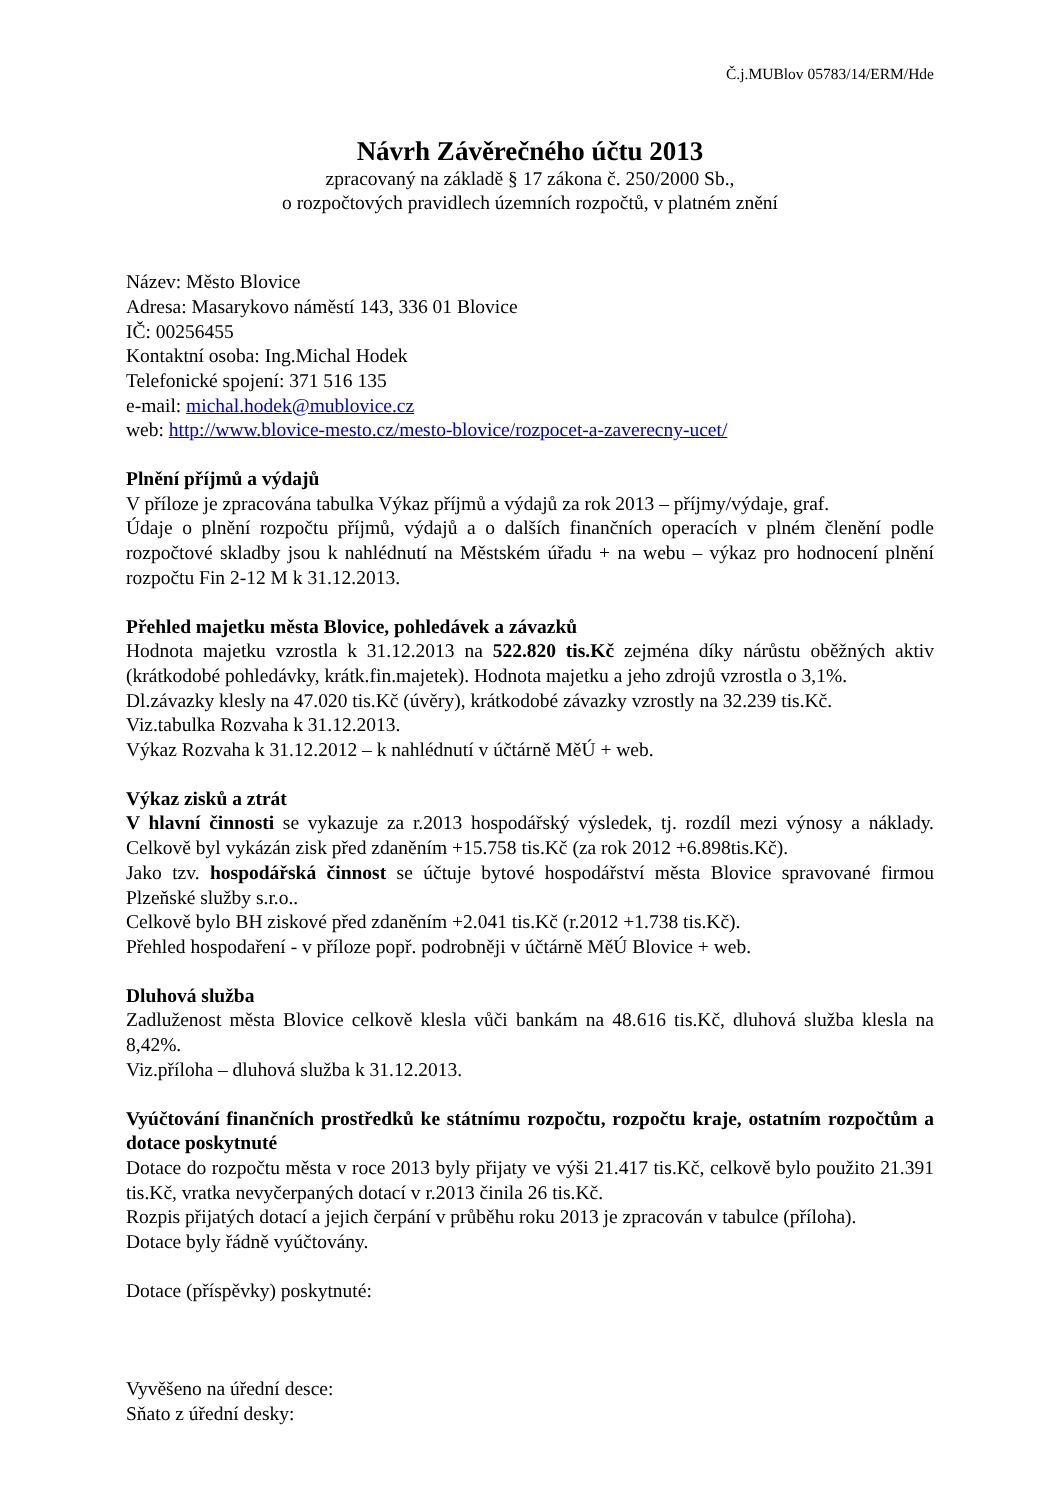Č.j.MUBlov 05783/14/ERM/Hde
Návrh Závěrečného účtu 2013
zpracovaný na základě § 17 zákona č. 250/2000 Sb.,
o rozpočtových pravidlech územních rozpočtů, v platném znění
Název: Město Blovice
Adresa: Masarykovo náměstí 143, 336 01 Blovice
IČ: 00256455
Kontaktní osoba: Ing.Michal Hodek
Telefonické spojení: 371 516 135
e-mail: michal.hodek@mublovice.cz
web: http://www.blovice-mesto.cz/mesto-blovice/rozpocet-a-zaverecny-ucet/
Plnění příjmů a výdajů
V příloze je zpracována tabulka Výkaz příjmů a výdajů za rok 2013 – příjmy/výdaje, graf.
Údaje o plnění rozpočtu příjmů, výdajů a o dalších finančních operacích v plném členění podle rozpočtové skladby jsou k nahlédnutí na Městském úřadu + na webu – výkaz pro hodnocení plnění rozpočtu Fin 2-12 M k 31.12.2013.
Přehled majetku města Blovice, pohledávek a závazků
Hodnota majetku vzrostla k 31.12.2013 na 522.820 tis.Kč zejména díky nárůstu oběžných aktiv (krátkodobé pohledávky, krátk.fin.majetek). Hodnota majetku a jeho zdrojů vzrostla o 3,1%.
Dl.závazky klesly na 47.020 tis.Kč (úvěry), krátkodobé závazky vzrostly na 32.239 tis.Kč.
Viz.tabulka Rozvaha k 31.12.2013.
Výkaz Rozvaha k 31.12.2012 – k nahlédnutí v účtárně MěÚ + web.
Výkaz zisků a ztrát
V hlavní činnosti se vykazuje za r.2013 hospodářský výsledek, tj. rozdíl mezi výnosy a náklady. Celkově byl vykázán zisk před zdaněním +15.758 tis.Kč (za rok 2012 +6.898tis.Kč).
Jako tzv. hospodářská činnost se účtuje bytové hospodářství města Blovice spravované firmou Plzeňské služby s.r.o..
Celkově bylo BH ziskové před zdaněním +2.041 tis.Kč (r.2012 +1.738 tis.Kč).
Přehled hospodaření - v příloze popř. podrobněji v účtárně MěÚ Blovice + web.
Dluhová služba
Zadluženost města Blovice celkově klesla vůči bankám na 48.616 tis.Kč, dluhová služba klesla na 8,42%.
Viz.příloha – dluhová služba k 31.12.2013.
Vyúčtování finančních prostředků ke státnímu rozpočtu, rozpočtu kraje, ostatním rozpočtům a dotace poskytnuté
Dotace do rozpočtu města v roce 2013 byly přijaty ve výši 21.417 tis.Kč, celkově bylo použito 21.391 tis.Kč, vratka nevyčerpaných dotací v r.2013 činila 26 tis.Kč.
Rozpis přijatých dotací a jejich čerpání v průběhu roku 2013 je zpracován v tabulce (příloha).
Dotace byly řádně vyúčtovány.
Dotace (příspěvky) poskytnuté:
Vyvěšeno na úřední desce:
Sňato z úřední desky: